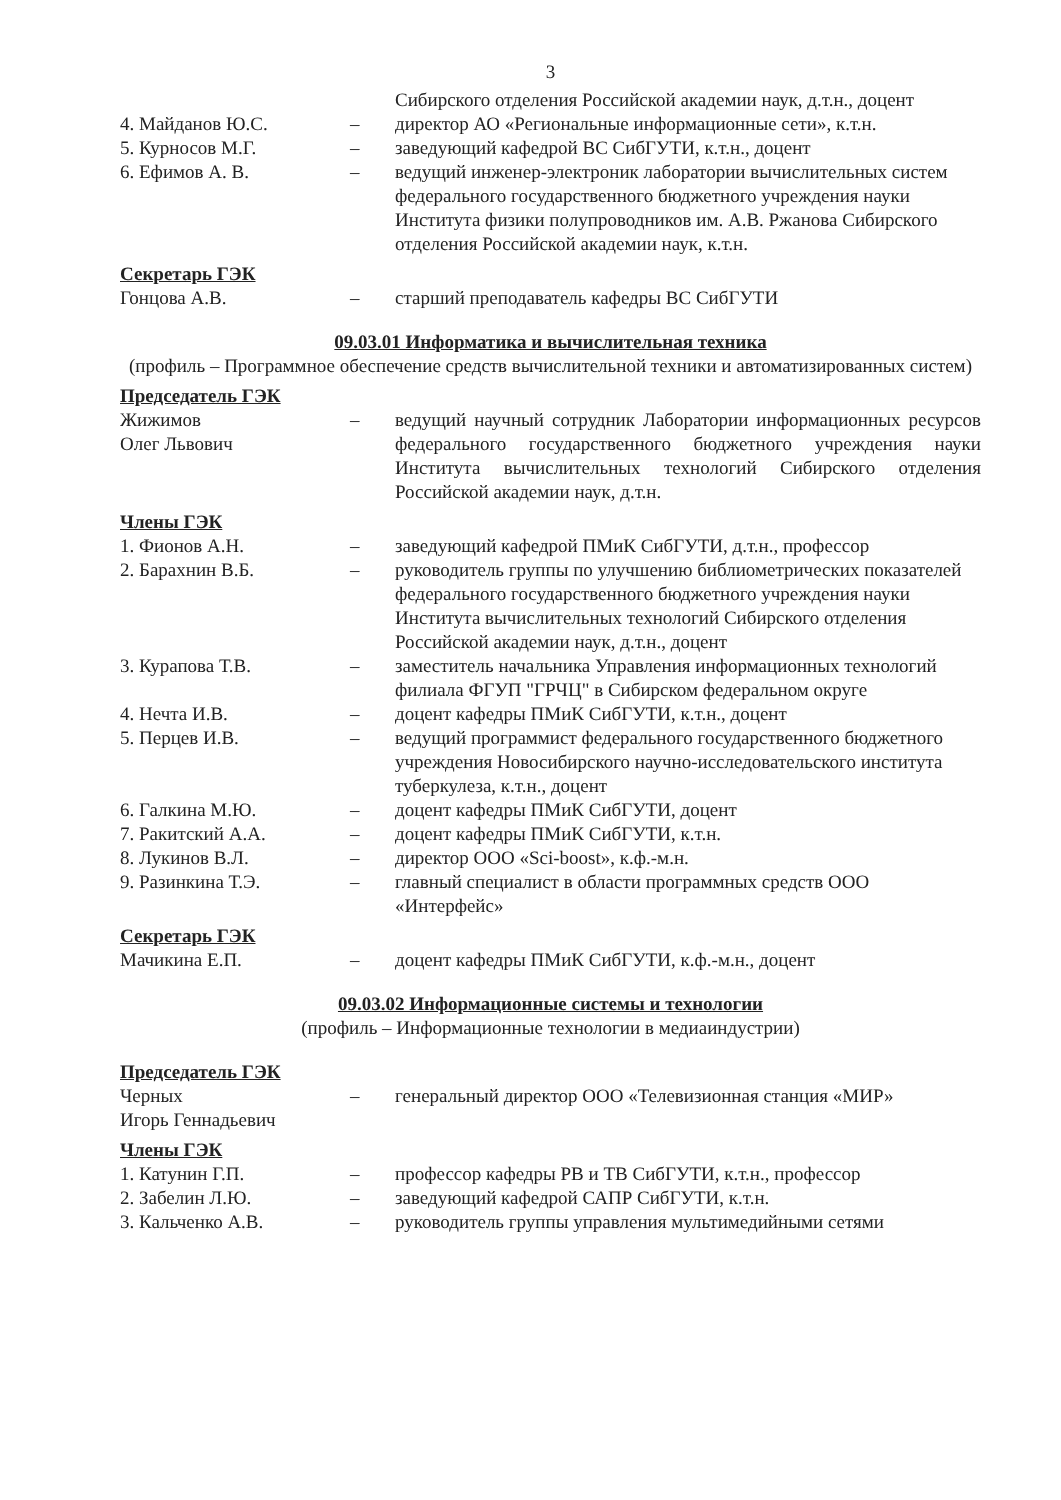3
Сибирского отделения Российской академии наук, д.т.н., доцент
4. Майданов Ю.С. – директор АО «Региональные информационные сети», к.т.н.
5. Курносов М.Г. – заведующий кафедрой ВС СибГУТИ, к.т.н., доцент
6. Ефимов А. В. – ведущий инженер-электроник лаборатории вычислительных систем федерального государственного бюджетного учреждения науки Института физики полупроводников им. А.В. Ржанова Сибирского отделения Российской академии наук, к.т.н.
Секретарь ГЭК
Гонцова А.В. – старший преподаватель кафедры ВС СибГУТИ
09.03.01 Информатика и вычислительная техника
(профиль – Программное обеспечение средств вычислительной техники и автоматизированных систем)
Председатель ГЭК
Жижимов
Олег Львович
– ведущий научный сотрудник Лаборатории информационных ресурсов федерального государственного бюджетного учреждения науки Института вычислительных технологий Сибирского отделения Российской академии наук, д.т.н.
Члены ГЭК
1. Фионов А.Н. – заведующий кафедрой ПМиК СибГУТИ, д.т.н., профессор
2. Барахнин В.Б. – руководитель группы по улучшению библиометрических показателей федерального государственного бюджетного учреждения науки Института вычислительных технологий Сибирского отделения Российской академии наук, д.т.н., доцент
3. Курапова Т.В. – заместитель начальника Управления информационных технологий филиала ФГУП "ГРЧЦ" в Сибирском федеральном округе
4. Нечта И.В. – доцент кафедры ПМиК СибГУТИ, к.т.н., доцент
5. Перцев И.В. – ведущий программист федерального государственного бюджетного учреждения Новосибирского научно-исследовательского института туберкулеза, к.т.н., доцент
6. Галкина М.Ю. – доцент кафедры ПМиК СибГУТИ, доцент
7. Ракитский А.А. – доцент кафедры ПМиК СибГУТИ, к.т.н.
8. Лукинов В.Л. – директор ООО «Sci-boost», к.ф.-м.н.
9. Разинкина Т.Э. – главный специалист в области программных средств ООО «Интерфейс»
Секретарь ГЭК
Мачикина Е.П. – доцент кафедры ПМиК СибГУТИ, к.ф.-м.н., доцент
09.03.02 Информационные системы и технологии
(профиль – Информационные технологии в медиаиндустрии)
Председатель ГЭК
Черных
Игорь Геннадьевич
– генеральный директор ООО «Телевизионная станция «МИР»
Члены ГЭК
1. Катунин Г.П. – профессор кафедры РВ и ТВ СибГУТИ, к.т.н., профессор
2. Забелин Л.Ю. – заведующий кафедрой САПР СибГУТИ, к.т.н.
3. Кальченко А.В. – руководитель группы управления мультимедийными сетями